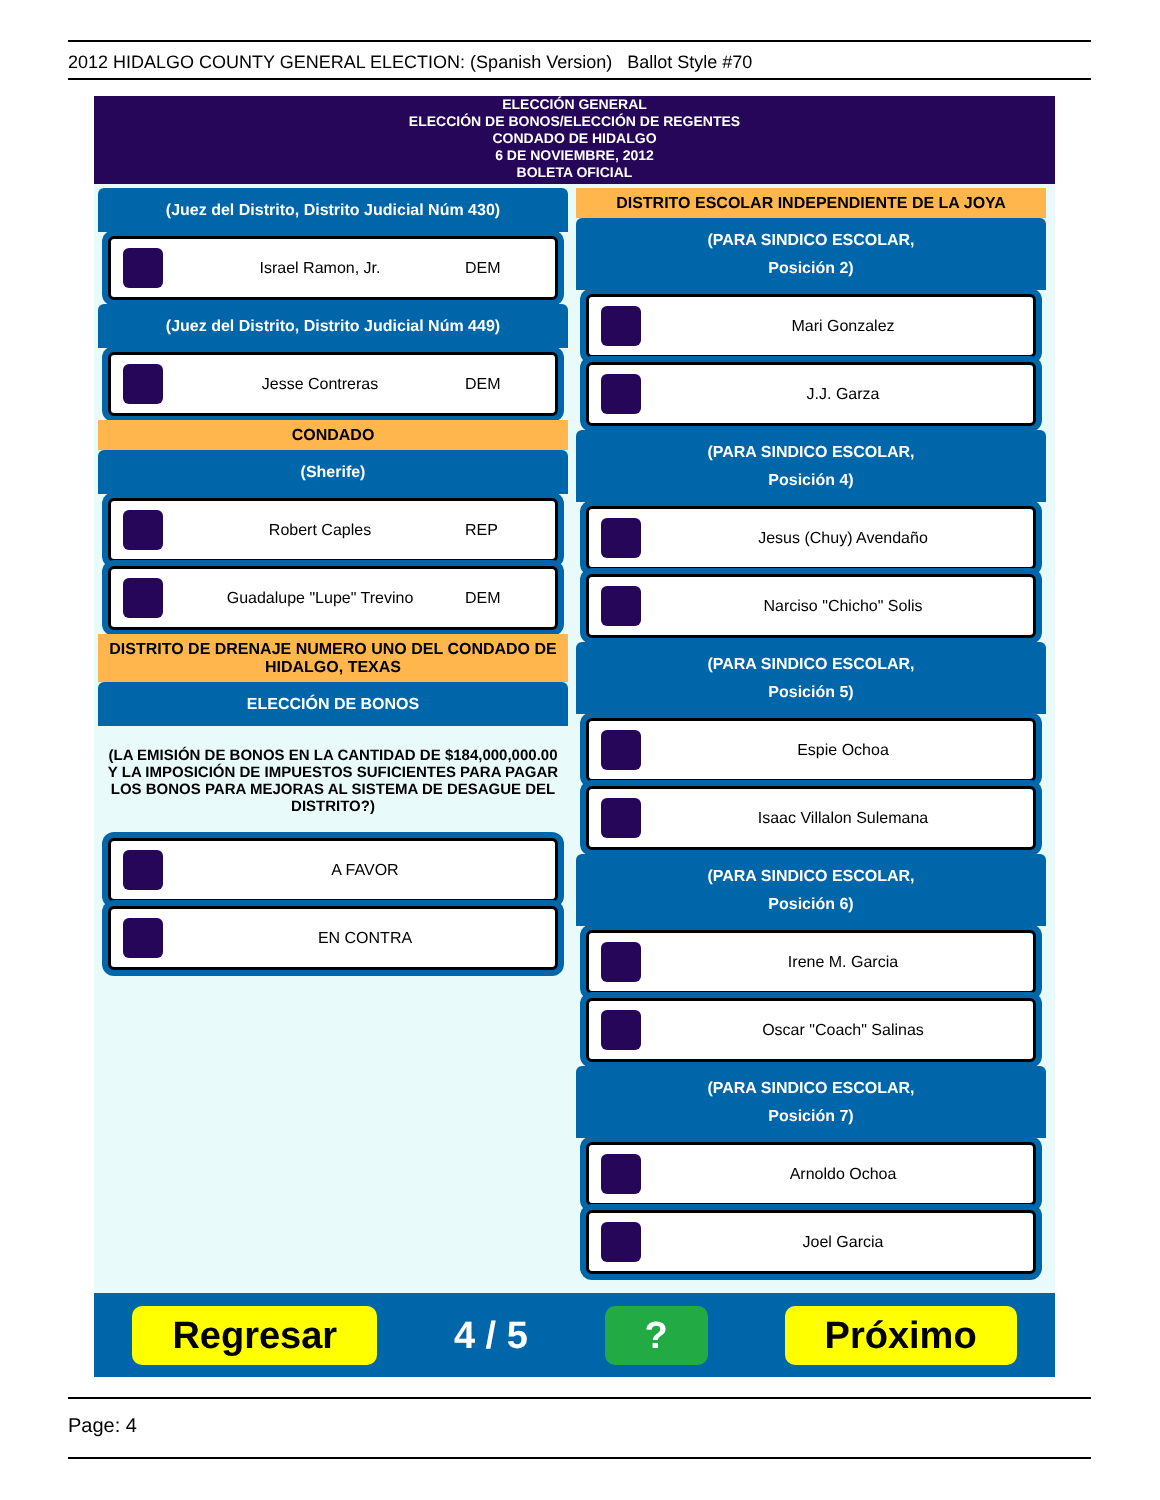2012 HIDALGO COUNTY GENERAL ELECTION: (Spanish Version) Ballot Style #70
ELECCIÓN GENERAL
ELECCIÓN DE BONOS/ELECCIÓN DE REGENTES
CONDADO DE HIDALGO
6 DE NOVIEMBRE, 2012
BOLETA OFICIAL
(Juez del Distrito, Distrito Judicial Núm 430)
Israel Ramon, Jr. DEM
(Juez del Distrito, Distrito Judicial Núm 449)
Jesse Contreras DEM
CONDADO
(Sherife)
Robert Caples REP
Guadalupe "Lupe" Trevino DEM
DISTRITO DE DRENAJE NUMERO UNO DEL CONDADO DE HIDALGO, TEXAS
ELECCIÓN DE BONOS
(LA EMISIÓN DE BONOS EN LA CANTIDAD DE $184,000,000.00 Y LA IMPOSICIÓN DE IMPUESTOS SUFICIENTES PARA PAGAR LOS BONOS PARA MEJORAS AL SISTEMA DE DESAGUE DEL DISTRITO?)
A FAVOR
EN CONTRA
DISTRITO ESCOLAR INDEPENDIENTE DE LA JOYA
(PARA SINDICO ESCOLAR,
Posición 2)
Mari Gonzalez
J.J. Garza
(PARA SINDICO ESCOLAR,
Posición 4)
Jesus (Chuy) Avendaño
Narciso "Chicho" Solis
(PARA SINDICO ESCOLAR,
Posición 5)
Espie Ochoa
Isaac Villalon Sulemana
(PARA SINDICO ESCOLAR,
Posición 6)
Irene M. Garcia
Oscar "Coach" Salinas
(PARA SINDICO ESCOLAR,
Posición 7)
Arnoldo Ochoa
Joel Garcia
Regresar 4 / 5? Próximo
Page: 4